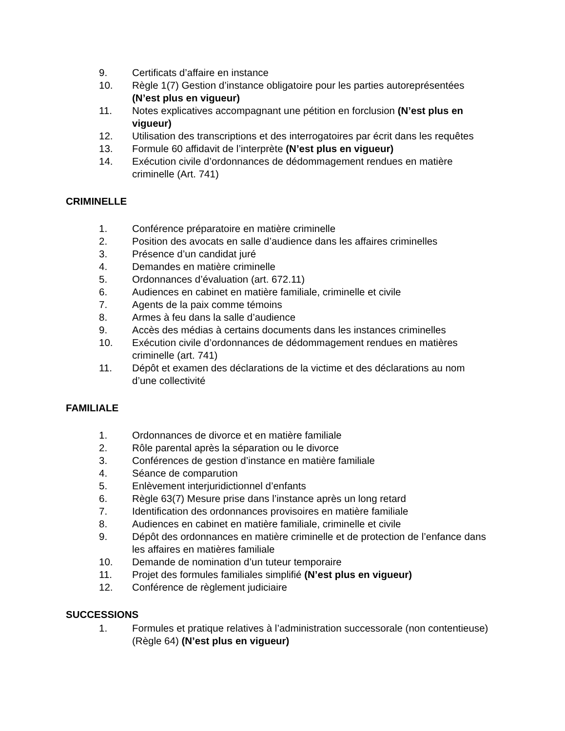9. Certificats d’affaire en instance
10. Règle 1(7) Gestion d’instance obligatoire pour les parties autoreprésentées (N’est plus en vigueur)
11. Notes explicatives accompagnant une pétition en forclusion (N’est plus en vigueur)
12. Utilisation des transcriptions et des interrogatoires par écrit dans les requêtes
13. Formule 60 affidavit de l’interprète (N’est plus en vigueur)
14. Exécution civile d’ordonnances de dédommagement rendues en matière criminelle (Art. 741)
CRIMINELLE
1. Conférence préparatoire en matière criminelle
2. Position des avocats en salle d’audience dans les affaires criminelles
3. Présence d’un candidat juré
4. Demandes en matière criminelle
5. Ordonnances d’évaluation (art. 672.11)
6. Audiences en cabinet en matière familiale, criminelle et civile
7. Agents de la paix comme témoins
8. Armes à feu dans la salle d’audience
9. Accès des médias à certains documents dans les instances criminelles
10. Exécution civile d’ordonnances de dédommagement rendues en matières criminelle (art. 741)
11. Dépôt et examen des déclarations de la victime et des déclarations au nom d’une collectivité
FAMILIALE
1. Ordonnances de divorce et en matière familiale
2. Rôle parental après la séparation ou le divorce
3. Conférences de gestion d’instance en matière familiale
4. Séance de comparution
5. Enlèvement interjuridictionnel d’enfants
6. Règle 63(7) Mesure prise dans l’instance après un long retard
7. Identification des ordonnances provisoires en matière familiale
8. Audiences en cabinet en matière familiale, criminelle et civile
9. Dépôt des ordonnances en matière criminelle et de protection de l’enfance dans les affaires en matières familiale
10. Demande de nomination d’un tuteur temporaire
11. Projet des formules familiales simplifié (N’est plus en vigueur)
12. Conférence de règlement judiciaire
SUCCESSIONS
1. Formules et pratique relatives à l’administration successorale (non contentieuse) (Règle 64) (N’est plus en vigueur)